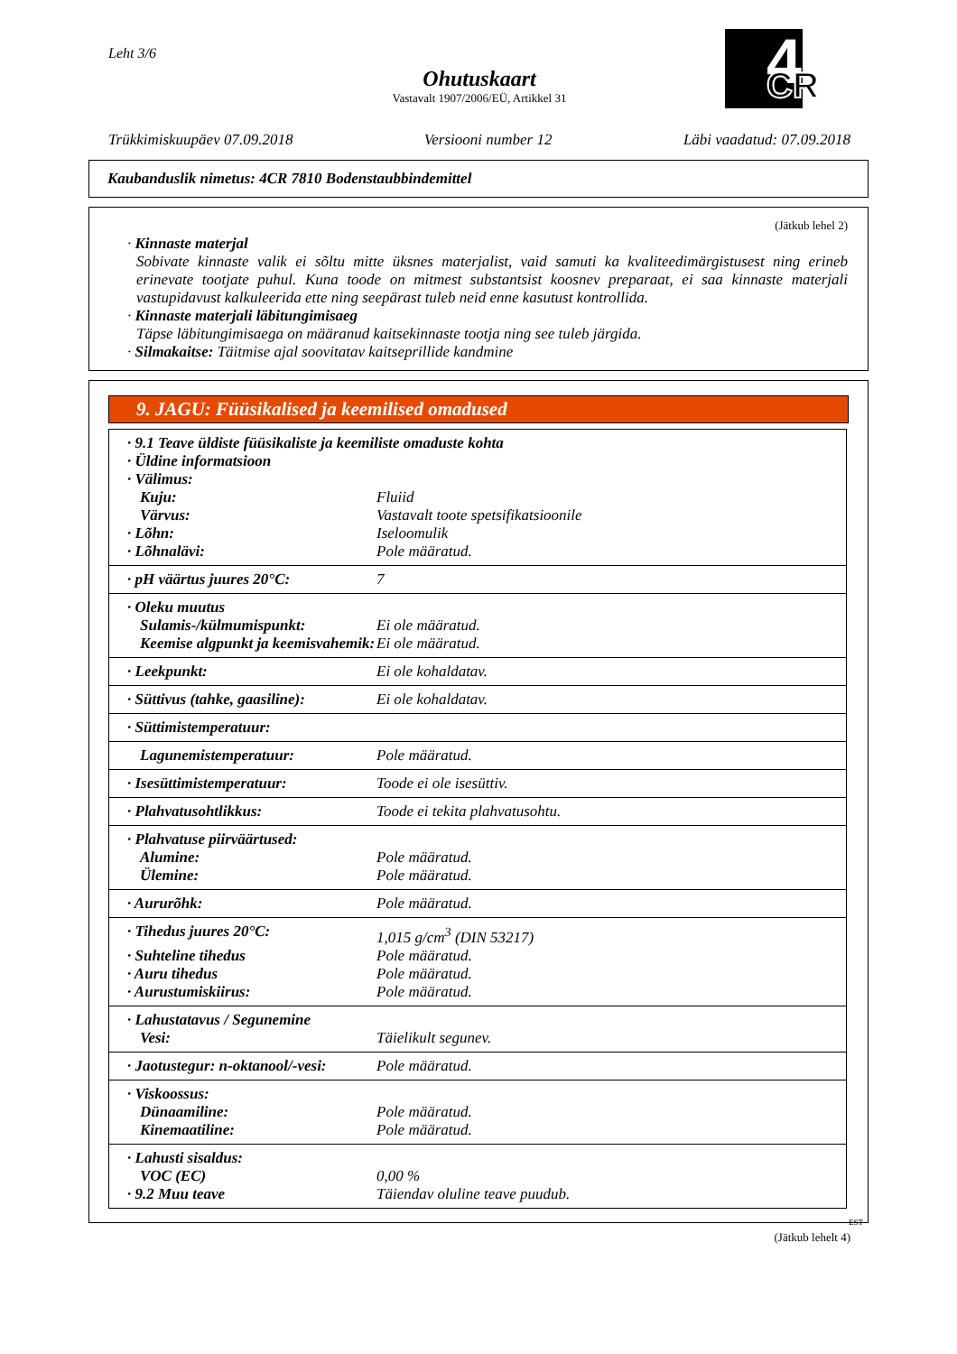Leht 3/6
Ohutuskaart
Vastavalt 1907/2006/EÜ, Artikkel 31
4
CR
Trükkimiskuupäev 07.09.2018 Versiooni number 12 Läbi vaadatud: 07.09.2018
Kaubanduslik nimetus: 4CR 7810 Bodenstaubbindemittel
(Jätkub lehel 2)
· Kinnaste materjal
Sobivate kinnaste valik ei sõltu mitte üksnes materjalist, vaid samuti ka kvaliteedimärgistusest ning erineb erinevate tootjate puhul. Kuna toode on mitmest substantsist koosnev preparaat, ei saa kinnaste materjali vastupidavust kalkuleerida ette ning seepärast tuleb neid enne kasutust kontrollida.
· Kinnaste materjali läbitungimisaeg
Täpse läbitungimisaega on määranud kaitsekinnaste tootja ning see tuleb järgida.
· Silmakaitse: Täitmise ajal soovitatav kaitseprillide kandmine
9. JAGU: Füüsikalised ja keemilised omadused
| · 9.1 Teave üldiste füüsikaliste ja keemiliste omaduste kohta | |
| · Üldine informatsioon | |
| · Välimus: | |
| Kuju: | Fluiid |
| Värvus: | Vastavalt toote spetsifikatsioonile |
| · Lõhn: | Iseloomulik |
| · Lõhnalävi: | Pole määratud. |
| · pH väärtus juures 20°C: | 7 |
| · Oleku muutus | |
| Sulamis-/külmumispunkt: | Ei ole määratud. |
| Keemise algpunkt ja keemisvahemik: | Ei ole määratud. |
| · Leekpunkt: | Ei ole kohaldatav. |
| · Süttivus (tahke, gaasiline): | Ei ole kohaldatav. |
| · Süttimistemperatuur: | |
| Lagunemistemperatuur: | Pole määratud. |
| · Isesüttimistemperatuur: | Toode ei ole isesüttiv. |
| · Plahvatusohtlikkus: | Toode ei tekita plahvatusohtu. |
| · Plahvatuse piirväärtused: | |
| Alumine: | Pole määratud. |
| Ülemine: | Pole määratud. |
| · Aururõhk: | Pole määratud. |
| · Tihedus juures 20°C: | 1,015 g/cm<sup>3</sup> (DIN 53217) |
| · Suhteline tihedus | Pole määratud. |
| · Auru tihedus | Pole määratud. |
| · Aurustumiskiirus: | Pole määratud. |
| · Lahustatavus / Segunemine | |
| Vesi: | Täielikult segunev. |
| · Jaotustegur: n-oktanool/-vesi: | Pole määratud. |
| · Viskoossus: | |
| Dünaamiline: | Pole määratud. |
| Kinemaatiline: | Pole määratud. |
| · Lahusti sisaldus: | |
| VOC (EC) | 0,00 % |
| · 9.2 Muu teave | Täiendav oluline teave puudub. |
EST
(Jätkub lehelt 4)